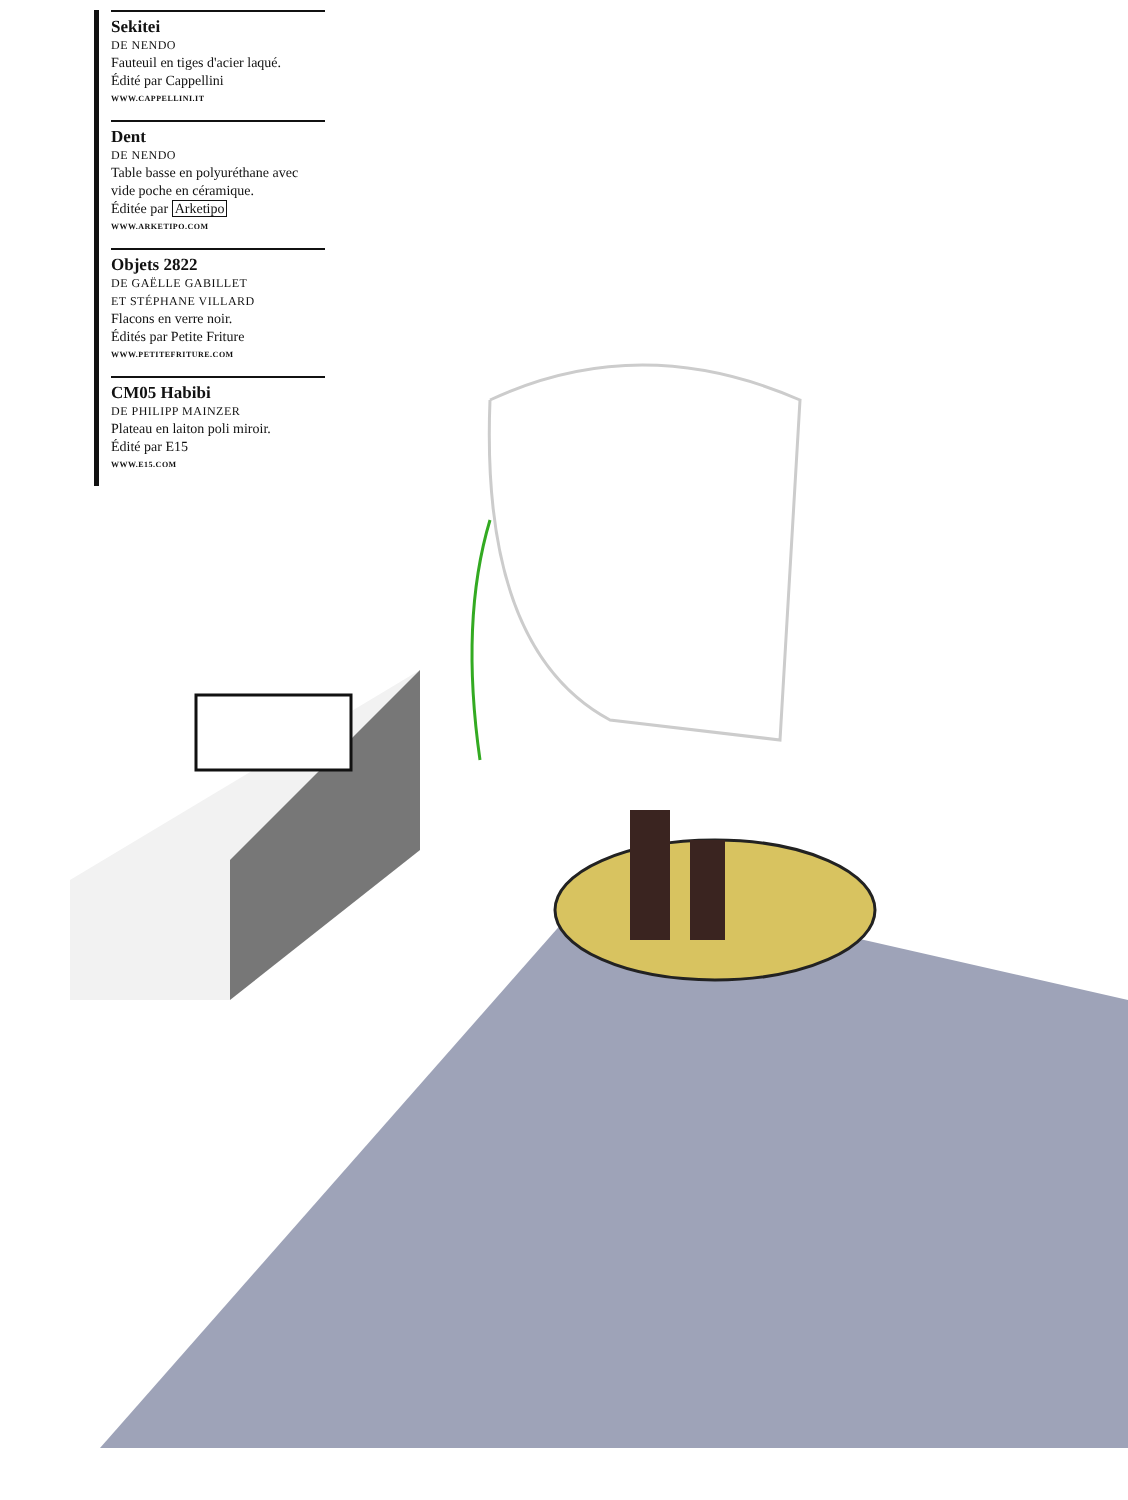Sekitei
DE NENDO
Fauteuil en tiges d'acier laqué.
Édité par Cappellini
WWW.CAPPELLINI.IT
Dent
DE NENDO
Table basse en polyuréthane avec vide poche en céramique.
Éditée par Arketipo
WWW.ARKETIPO.COM
Objets 2822
DE GAËLLE GABILLET
ET STÉPHANE VILLARD
Flacons en verre noir.
Édités par Petite Friture
WWW.PETITEFRITURE.COM
CM05 Habibi
DE PHILIPP MAINZER
Plateau en laiton poli miroir.
Édité par E15
WWW.E15.COM